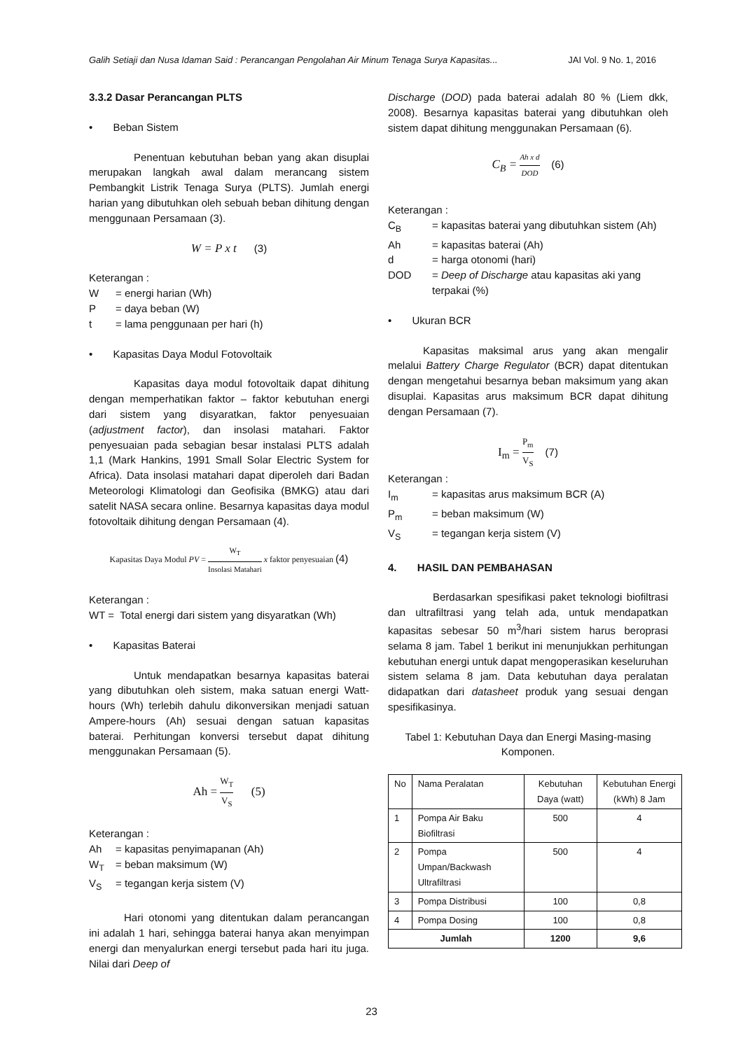Galih Setiaji dan Nusa Idaman Said : Perancangan Pengolahan Air Minum Tenaga Surya Kapasitas... JAI Vol. 9 No. 1, 2016
3.3.2 Dasar Perancangan PLTS
• Beban Sistem
Penentuan kebutuhan beban yang akan disuplai merupakan langkah awal dalam merancang sistem Pembangkit Listrik Tenaga Surya (PLTS). Jumlah energi harian yang dibutuhkan oleh sebuah beban dihitung dengan menggunaan Persamaan (3).
W = P x t (3)
Keterangan :
W = energi harian (Wh)
P = daya beban (W)
t = lama penggunaan per hari (h)
• Kapasitas Daya Modul Fotovoltaik
Kapasitas daya modul fotovoltaik dapat dihitung dengan memperhatikan faktor – faktor kebutuhan energi dari sistem yang disyaratkan, faktor penyesuaian (adjustment factor), dan insolasi matahari. Faktor penyesuaian pada sebagian besar instalasi PLTS adalah 1,1 (Mark Hankins, 1991 Small Solar Electric System for Africa). Data insolasi matahari dapat diperoleh dari Badan Meteorologi Klimatologi dan Geofisika (BMKG) atau dari satelit NASA secara online. Besarnya kapasitas daya modul fotovoltaik dihitung dengan Persamaan (4).
Kapasitas Daya Modul PV = W<sub>T</sub> Insolasi Matahari x faktor penyesuaian (4)
Keterangan :
WT = Total energi dari sistem yang disyaratkan (Wh)
• Kapasitas Baterai
Untuk mendapatkan besarnya kapasitas baterai yang dibutuhkan oleh sistem, maka satuan energi Watt-hours (Wh) terlebih dahulu dikonversikan menjadi satuan Ampere-hours (Ah) sesuai dengan satuan kapasitas baterai. Perhitungan konversi tersebut dapat dihitung menggunakan Persamaan (5).
Ah = W<sub>T</sub> V<sub>S</sub> (5)
Keterangan :
Ah = kapasitas penyimapanan (Ah)
W<sub>T</sub> = beban maksimum (W)
V<sub>S</sub> = tegangan kerja sistem (V)
Hari otonomi yang ditentukan dalam perancangan ini adalah 1 hari, sehingga baterai hanya akan menyimpan energi dan menyalurkan energi tersebut pada hari itu juga. Nilai dari Deep of
Discharge (DOD) pada baterai adalah 80 % (Liem dkk, 2008). Besarnya kapasitas baterai yang dibutuhkan oleh sistem dapat dihitung menggunakan Persamaan (6).
C<sub>B</sub> = Ah x d DOD (6)
Keterangan :
C<sub>B</sub> = kapasitas baterai yang dibutuhkan sistem (Ah)
Ah = kapasitas baterai (Ah)
d = harga otonomi (hari)
DOD = Deep of Discharge atau kapasitas aki yang terpakai (%)
• Ukuran BCR
Kapasitas maksimal arus yang akan mengalir melalui Battery Charge Regulator (BCR) dapat ditentukan dengan mengetahui besarnya beban maksimum yang akan disuplai. Kapasitas arus maksimum BCR dapat dihitung dengan Persamaan (7).
I<sub>m</sub> = P<sub>m</sub> V<sub>S</sub> (7)
Keterangan :
I<sub>m</sub> = kapasitas arus maksimum BCR (A)
P<sub>m</sub> = beban maksimum (W)
V<sub>S</sub> = tegangan kerja sistem (V)
4. HASIL DAN PEMBAHASAN
Berdasarkan spesifikasi paket teknologi biofiltrasi dan ultrafiltrasi yang telah ada, untuk mendapatkan kapasitas sebesar 50 m<sup>3</sup>/hari sistem harus beroprasi selama 8 jam. Tabel 1 berikut ini menunjukkan perhitungan kebutuhan energi untuk dapat mengoperasikan keseluruhan sistem selama 8 jam. Data kebutuhan daya peralatan didapatkan dari datasheet produk yang sesuai dengan spesifikasinya.
Tabel 1: Kebutuhan Daya dan Energi Masing-masing Komponen.
| No | Nama Peralatan | Kebutuhan Daya (watt) | Kebutuhan Energi (kWh) 8 Jam |
| --- | --- | --- | --- |
| 1 | Pompa Air Baku Biofiltrasi | 500 | 4 |
| 2 | Pompa Umpan/Backwash Ultrafiltrasi | 500 | 4 |
| 3 | Pompa Distribusi | 100 | 0,8 |
| 4 | Pompa Dosing | 100 | 0,8 |
| Jumlah | | 1200 | 9,6 |
23